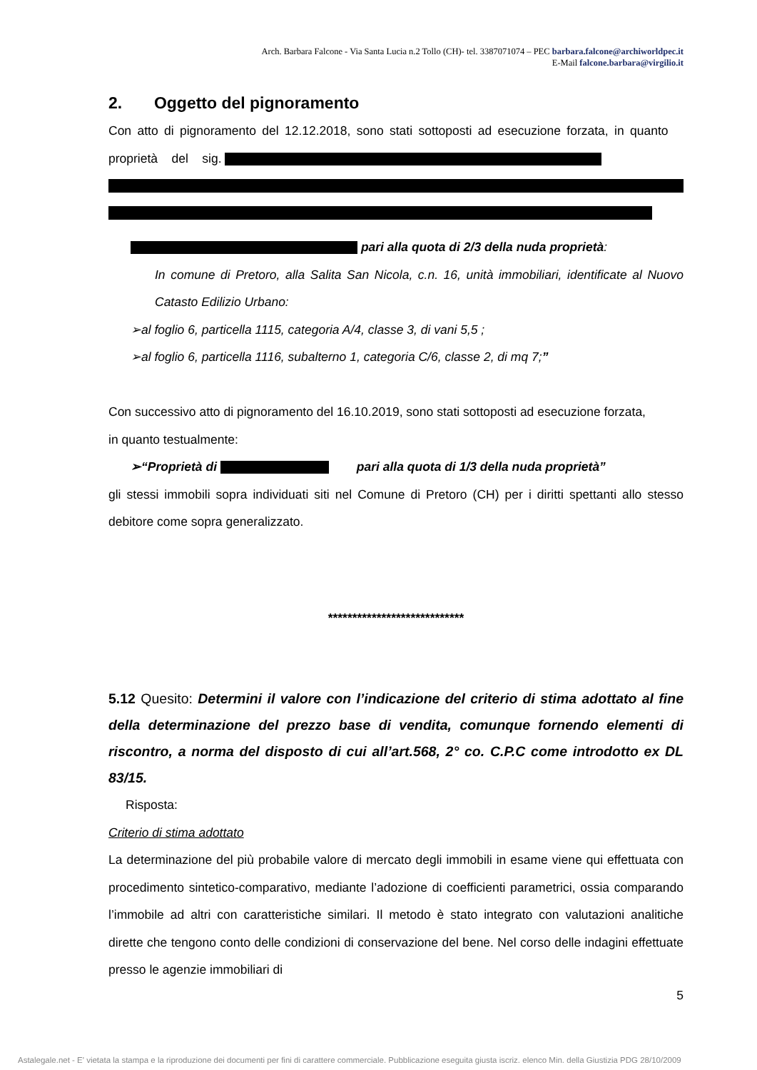Arch. Barbara Falcone - Via Santa Lucia n.2 Tollo (CH)- tel. 3387071074 – PEC barbara.falcone@archiworldpec.it
E-Mail falcone.barbara@virgilio.it
2. Oggetto del pignoramento
Con atto di pignoramento del 12.12.2018, sono stati sottoposti ad esecuzione forzata, in quanto proprietà del sig.
pari alla quota di 2/3 della nuda proprietà:
In comune di Pretoro, alla Salita San Nicola, c.n. 16, unità immobiliari, identificate al Nuovo Catasto Edilizio Urbano:
➢al foglio 6, particella 1115, categoria A/4, classe 3, di vani 5,5 ;
➢al foglio 6, particella 1116, subalterno 1, categoria C/6, classe 2, di mq 7;”
Con successivo atto di pignoramento del 16.10.2019, sono stati sottoposti ad esecuzione forzata,
in quanto testualmente:
➢“Proprietà di pari alla quota di 1/3 della nuda proprietà”
gli stessi immobili sopra individuati siti nel Comune di Pretoro (CH) per i diritti spettanti allo stesso debitore come sopra generalizzato.
****************************
5.12 Quesito: Determini il valore con l’indicazione del criterio di stima adottato al fine della determinazione del prezzo base di vendita, comunque fornendo elementi di riscontro, a norma del disposto di cui all’art.568, 2° co. C.P.C come introdotto ex DL 83/15.
Risposta:
Criterio di stima adottato
La determinazione del più probabile valore di mercato degli immobili in esame viene qui effettuata con procedimento sintetico-comparativo, mediante l’adozione di coefficienti parametrici, ossia comparando l’immobile ad altri con caratteristiche similari. Il metodo è stato integrato con valutazioni analitiche dirette che tengono conto delle condizioni di conservazione del bene. Nel corso delle indagini effettuate presso le agenzie immobiliari di
5
Astalegale.net - E' vietata la stampa e la riproduzione dei documenti per fini di carattere commerciale. Pubblicazione eseguita giusta iscriz. elenco Min. della Giustizia PDG 28/10/2009